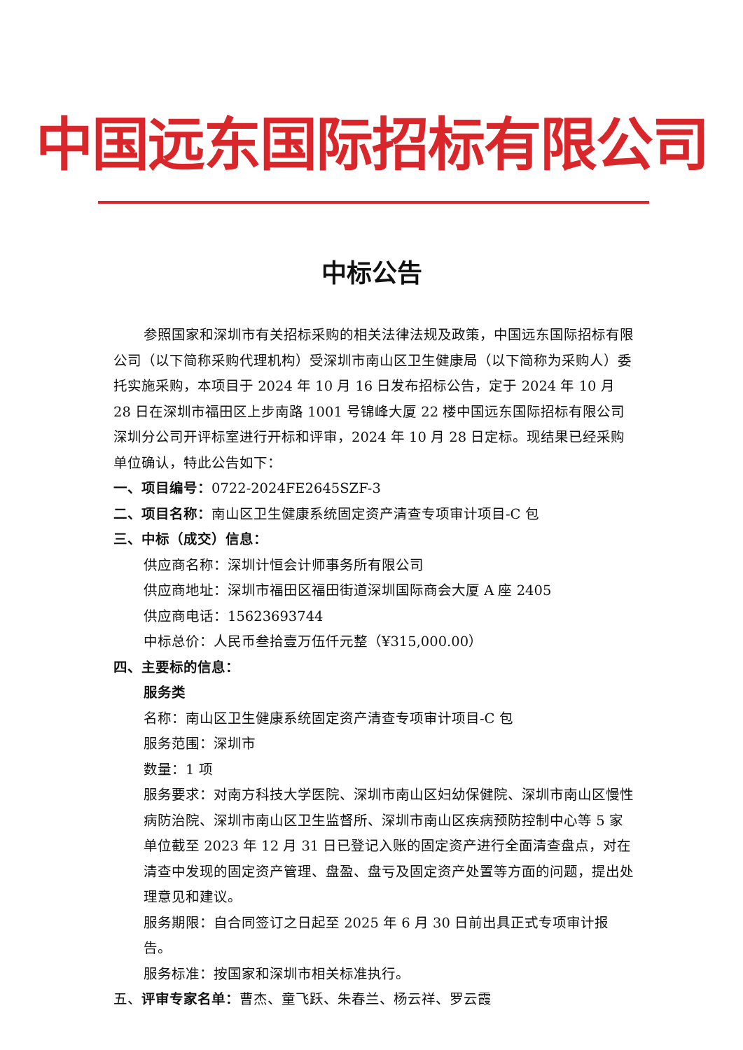中国远东国际招标有限公司
中标公告
参照国家和深圳市有关招标采购的相关法律法规及政策，中国远东国际招标有限公司（以下简称采购代理机构）受深圳市南山区卫生健康局（以下简称为采购人）委托实施采购，本项目于 2024 年 10 月 16 日发布招标公告，定于 2024 年 10 月 28 日在深圳市福田区上步南路 1001 号锦峰大厦 22 楼中国远东国际招标有限公司深圳分公司开评标室进行开标和评审，2024 年 10 月 28 日定标。现结果已经采购单位确认，特此公告如下：
一、项目编号：0722-2024FE2645SZF-3
二、项目名称：南山区卫生健康系统固定资产清查专项审计项目-C 包
三、中标（成交）信息：
供应商名称：深圳计恒会计师事务所有限公司
供应商地址：深圳市福田区福田街道深圳国际商会大厦 A 座 2405
供应商电话：15623693744
中标总价：人民币叁拾壹万伍仟元整（¥315,000.00）
四、主要标的信息：
服务类
名称：南山区卫生健康系统固定资产清查专项审计项目-C 包
服务范围：深圳市
数量：1 项
服务要求：对南方科技大学医院、深圳市南山区妇幼保健院、深圳市南山区慢性病防治院、深圳市南山区卫生监督所、深圳市南山区疾病预防控制中心等 5 家单位截至 2023 年 12 月 31 日已登记入账的固定资产进行全面清查盘点，对在清查中发现的固定资产管理、盘盈、盘亏及固定资产处置等方面的问题，提出处理意见和建议。
服务期限：自合同签订之日起至 2025 年 6 月 30 日前出具正式专项审计报告。
服务标准：按国家和深圳市相关标准执行。
五、评审专家名单：曹杰、童飞跃、朱春兰、杨云祥、罗云霞